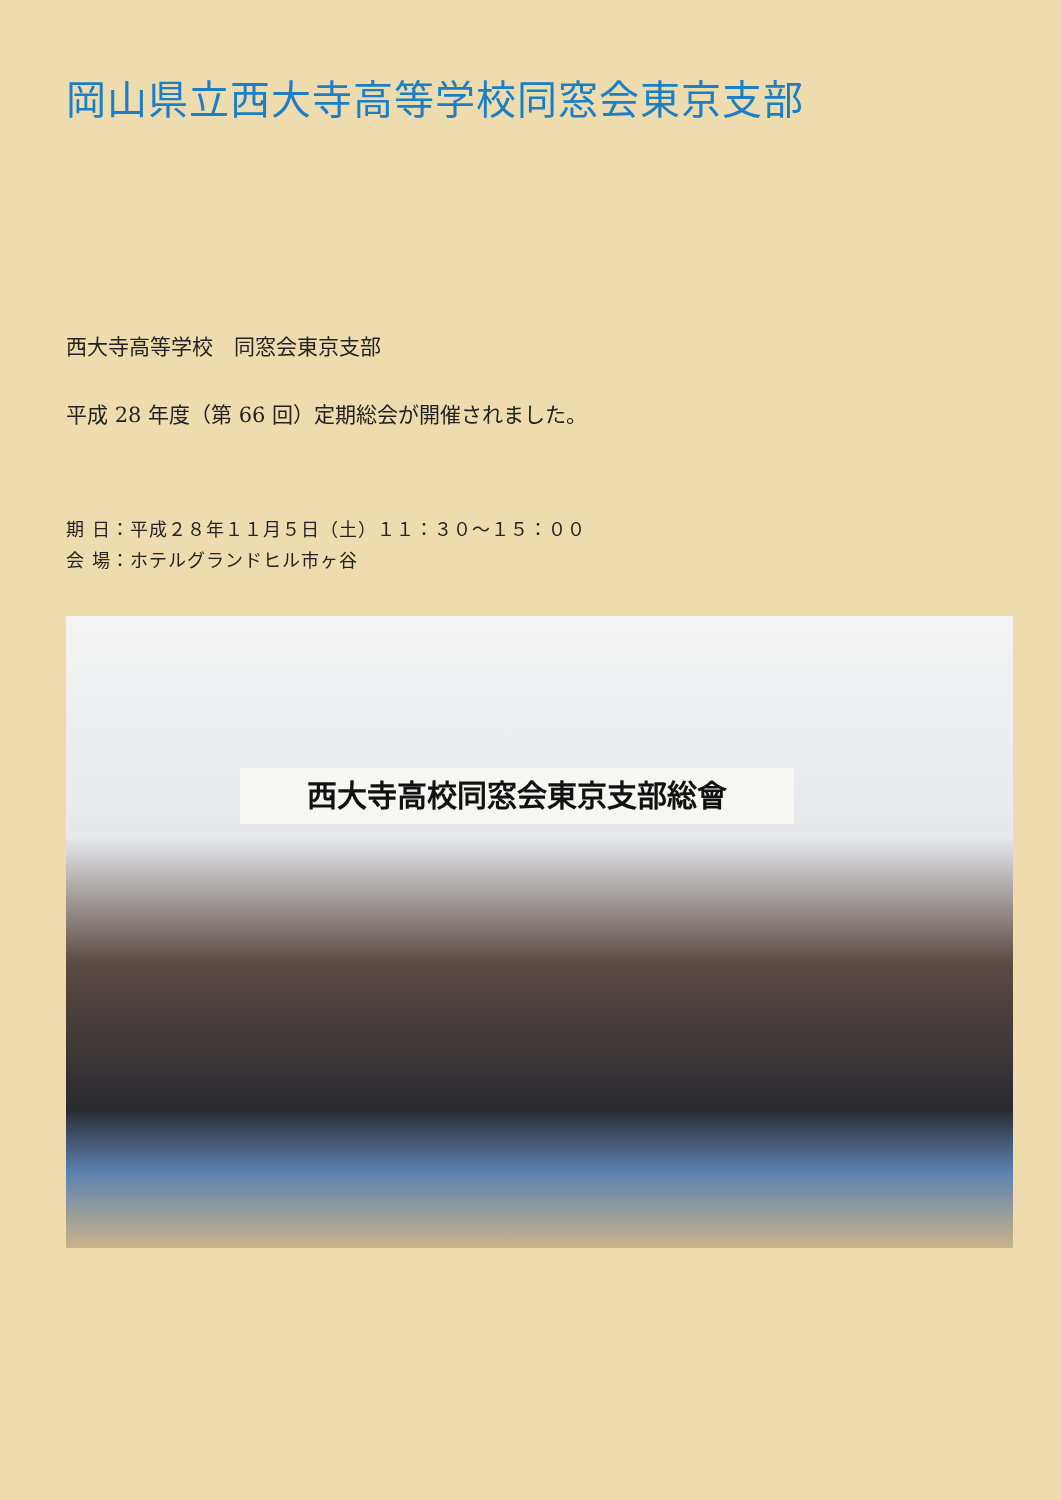岡山県立西大寺高等学校同窓会東京支部
西大寺高等学校　同窓会東京支部
平成 28 年度（第 66 回）定期総会が開催されました。
期 日：平成２８年１１月５日（土）１１：３０～１５：００
会 場：ホテルグランドヒル市ヶ谷
西大寺高校同窓会東京支部総會